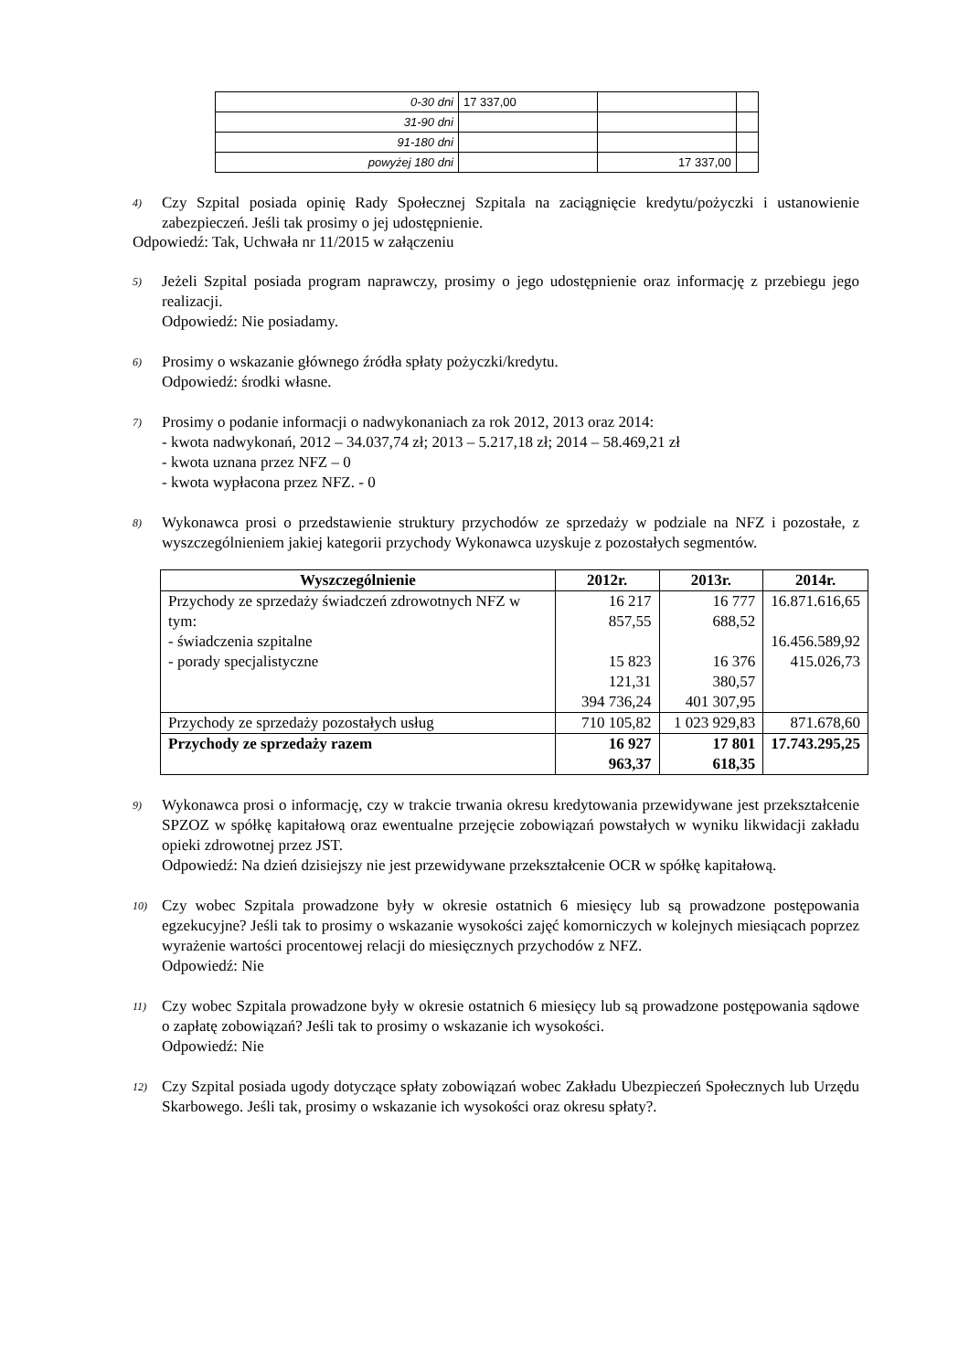| 0-30 dni | 17 337,00 | | |
| 31-90 dni | | | |
| 91-180 dni | | | |
| powyżej 180 dni | | 17 337,00 | |
4)
Czy Szpital posiada opinię Rady Społecznej Szpitala na zaciągnięcie kredytu/pożyczki i ustanowienie zabezpieczeń. Jeśli tak prosimy o jej udostępnienie.
Odpowiedź: Tak, Uchwała nr 11/2015 w załączeniu
5)
Jeżeli Szpital posiada program naprawczy, prosimy o jego udostępnienie oraz informację z przebiegu jego realizacji.
Odpowiedź: Nie posiadamy.
6)
Prosimy o wskazanie głównego źródła spłaty pożyczki/kredytu.
Odpowiedź: środki własne.
7)
Prosimy o podanie informacji o nadwykonaniach za rok 2012, 2013 oraz 2014:
- kwota nadwykonań, 2012 – 34.037,74 zł; 2013 – 5.217,18 zł; 2014 – 58.469,21 zł
- kwota uznana przez NFZ – 0
- kwota wypłacona przez NFZ. - 0
8)
Wykonawca prosi o przedstawienie struktury przychodów ze sprzedaży w podziale na NFZ i pozostałe, z wyszczególnieniem jakiej kategorii przychody Wykonawca uzyskuje z pozostałych segmentów.
| Wyszczególnienie | 2012r. | 2013r. | 2014r. |
| --- | --- | --- | --- |
| Przychody ze sprzedaży świadczeń zdrowotnych NFZ w tym: - świadczenia szpitalne - porady specjalistyczne | 16 217 857,55 15 823 121,31 394 736,24 | 16 777 688,52 16 376 380,57 401 307,95 | 16.871.616,65 16.456.589,92 415.026,73 |
| Przychody ze sprzedaży pozostałych usług | 710 105,82 | 1 023 929,83 | 871.678,60 |
| Przychody ze sprzedaży razem | 16 927 963,37 | 17 801 618,35 | 17.743.295,25 |
9)
Wykonawca prosi o informację, czy w trakcie trwania okresu kredytowania przewidywane jest przekształcenie SPZOZ w spółkę kapitałową oraz ewentualne przejęcie zobowiązań powstałych w wyniku likwidacji zakładu opieki zdrowotnej przez JST.
Odpowiedź: Na dzień dzisiejszy nie jest przewidywane przekształcenie OCR w spółkę kapitałową.
10)
Czy wobec Szpitala prowadzone były w okresie ostatnich 6 miesięcy lub są prowadzone postępowania egzekucyjne? Jeśli tak to prosimy o wskazanie wysokości zajęć komorniczych w kolejnych miesiącach poprzez wyrażenie wartości procentowej relacji do miesięcznych przychodów z NFZ.
Odpowiedź: Nie
11)
Czy wobec Szpitala prowadzone były w okresie ostatnich 6 miesięcy lub są prowadzone postępowania sądowe o zapłatę zobowiązań? Jeśli tak to prosimy o wskazanie ich wysokości.
Odpowiedź: Nie
12)
Czy Szpital posiada ugody dotyczące spłaty zobowiązań wobec Zakładu Ubezpieczeń Społecznych lub Urzędu Skarbowego. Jeśli tak, prosimy o wskazanie ich wysokości oraz okresu spłaty?.